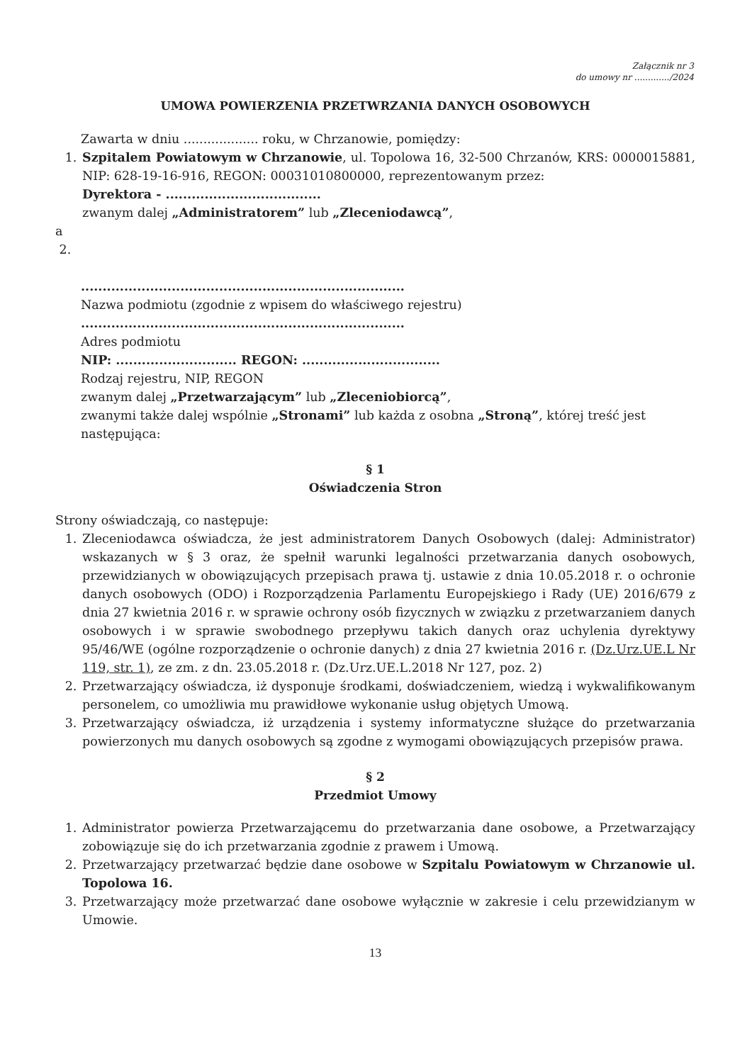Załącznik nr 3
do umowy nr ............./2024
UMOWA POWIERZENIA PRZETWRZANIA DANYCH OSOBOWYCH
Zawarta w dniu ................... roku, w Chrzanowie, pomiędzy:
1. Szpitalem Powiatowym w Chrzanowie, ul. Topolowa 16, 32-500 Chrzanów, KRS: 0000015881, NIP: 628-19-16-916, REGON: 00031010800000, reprezentowanym przez:
Dyrektora - ....................................
zwanym dalej „Administratorem” lub „Zleceniodawcą”,
a
2.
...........................................................................
Nazwa podmiotu (zgodnie z wpisem do właściwego rejestru)
...........................................................................
Adres podmiotu
NIP: ............................ REGON: ................................
Rodzaj rejestru, NIP, REGON
zwanym dalej „Przetwarzającym” lub „Zleceniobiorcą”,
zwanymi także dalej wspólnie „Stronami” lub każda z osobna „Stroną”, której treść jest następująca:
§ 1
Oświadczenia Stron
Strony oświadczają, co następuje:
1. Zleceniodawca oświadcza, że jest administratorem Danych Osobowych (dalej: Administrator) wskazanych w § 3 oraz, że spełnił warunki legalności przetwarzania danych osobowych, przewidzianych w obowiązujących przepisach prawa tj. ustawie z dnia 10.05.2018 r. o ochronie danych osobowych (ODO) i Rozporządzenia Parlamentu Europejskiego i Rady (UE) 2016/679 z dnia 27 kwietnia 2016 r. w sprawie ochrony osób fizycznych w związku z przetwarzaniem danych osobowych i w sprawie swobodnego przepływu takich danych oraz uchylenia dyrektywy 95/46/WE (ogólne rozporządzenie o ochronie danych) z dnia 27 kwietnia 2016 r. (Dz.Urz.UE.L Nr 119, str. 1), ze zm. z dn. 23.05.2018 r. (Dz.Urz.UE.L.2018 Nr 127, poz. 2)
2. Przetwarzający oświadcza, iż dysponuje środkami, doświadczeniem, wiedzą i wykwalifikowanym personelem, co umożliwia mu prawidłowe wykonanie usług objętych Umową.
3. Przetwarzający oświadcza, iż urządzenia i systemy informatyczne służące do przetwarzania powierzonych mu danych osobowych są zgodne z wymogami obowiązujących przepisów prawa.
§ 2
Przedmiot Umowy
1. Administrator powierza Przetwarzającemu do przetwarzania dane osobowe, a Przetwarzający zobowiązuje się do ich przetwarzania zgodnie z prawem i Umową.
2. Przetwarzający przetwarzać będzie dane osobowe w Szpitalu Powiatowym w Chrzanowie ul. Topolowa 16.
3. Przetwarzający może przetwarzać dane osobowe wyłącznie w zakresie i celu przewidzianym w Umowie.
13